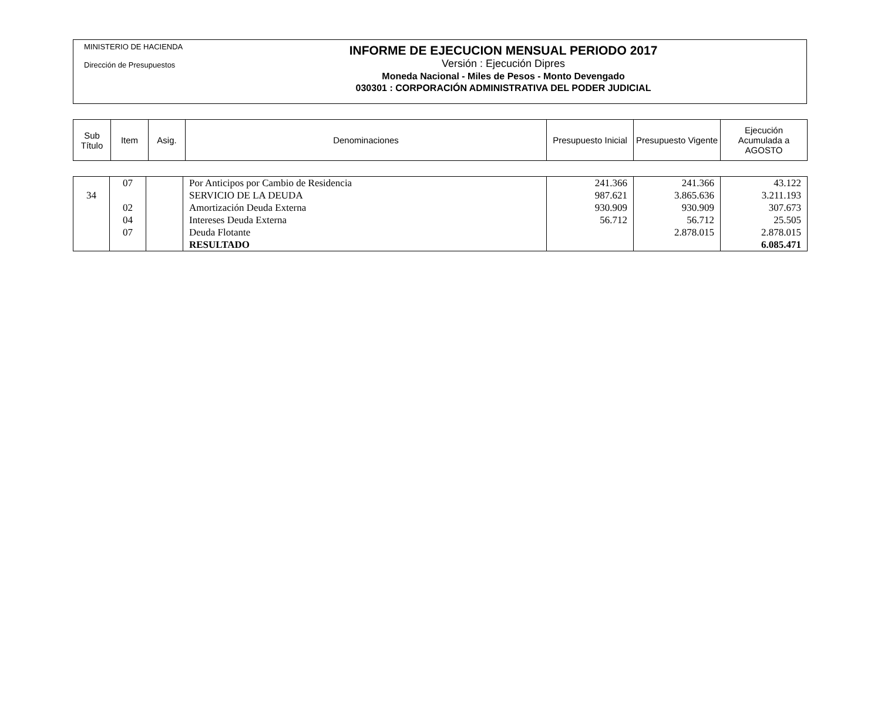MINISTERIO DE HACIENDA
Dirección de Presupuestos
INFORME DE EJECUCION MENSUAL PERIODO 2017
Versión : Ejecución Dipres
Moneda Nacional - Miles de Pesos - Monto Devengado
030301 : CORPORACIÓN ADMINISTRATIVA DEL PODER JUDICIAL
| Sub Título | Item | Asig. | Denominaciones | Presupuesto Inicial | Presupuesto Vigente | Ejecución Acumulada a AGOSTO |
| --- | --- | --- | --- | --- | --- | --- |
| | 07 | | Por Anticipos por Cambio de Residencia | 241.366 | 241.366 | 43.122 |
| 34 | | | SERVICIO DE LA DEUDA | 987.621 | 3.865.636 | 3.211.193 |
| | 02 | | Amortización Deuda Externa | 930.909 | 930.909 | 307.673 |
| | 04 | | Intereses Deuda Externa | 56.712 | 56.712 | 25.505 |
| | 07 | | Deuda Flotante | | 2.878.015 | 2.878.015 |
| | | | RESULTADO | | | 6.085.471 |